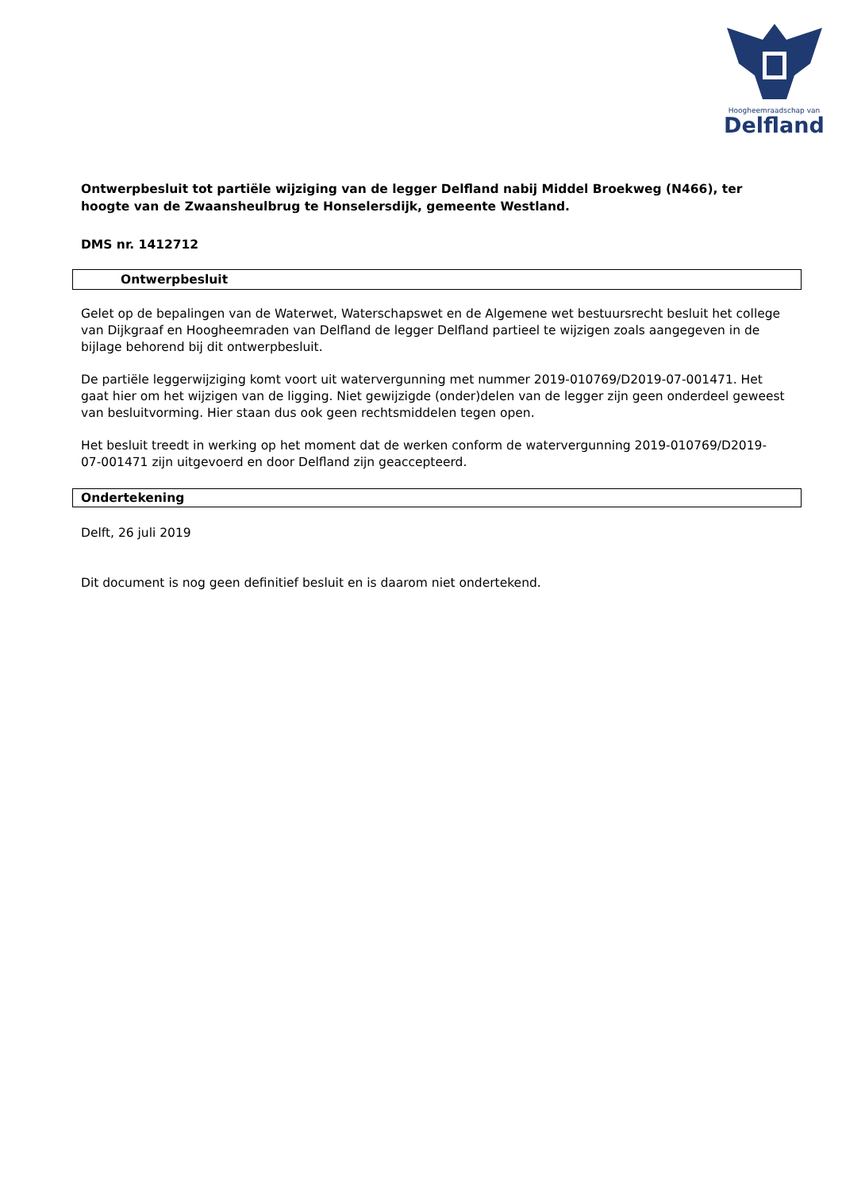Hoogheemraadschap van
Delfland
Ontwerpbesluit tot partiële wijziging van de legger Delfland nabij Middel Broekweg (N466), ter hoogte van de Zwaansheulbrug te Honselersdijk, gemeente Westland.
DMS nr. 1412712
Ontwerpbesluit
Gelet op de bepalingen van de Waterwet, Waterschapswet en de Algemene wet bestuursrecht besluit het college van Dijkgraaf en Hoogheemraden van Delfland de legger Delfland partieel te wijzigen zoals aangegeven in de bijlage behorend bij dit ontwerpbesluit.
De partiële leggerwijziging komt voort uit watervergunning met nummer 2019-010769/D2019-07-001471. Het gaat hier om het wijzigen van de ligging. Niet gewijzigde (onder)delen van de legger zijn geen onderdeel geweest van besluitvorming. Hier staan dus ook geen rechtsmiddelen tegen open.
Het besluit treedt in werking op het moment dat de werken conform de watervergunning 2019-010769/D2019-07-001471 zijn uitgevoerd en door Delfland zijn geaccepteerd.
Ondertekening
Delft, 26 juli 2019
Dit document is nog geen definitief besluit en is daarom niet ondertekend.